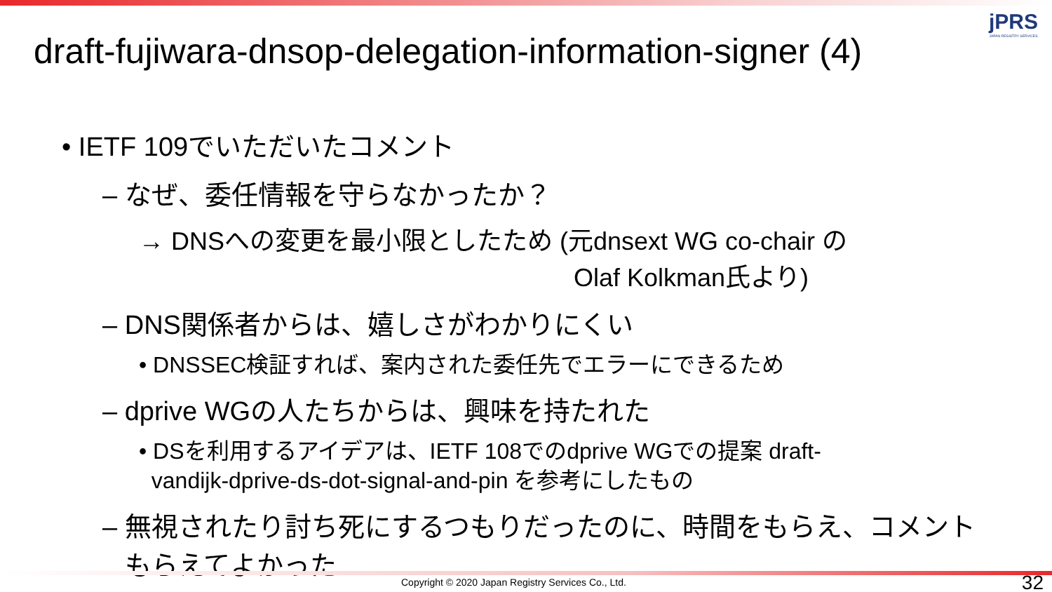jPRS
JAPAN REGISTRY SERVICES
draft-fujiwara-dnsop-delegation-information-signer (4)
• IETF 109でいただいたコメント
– なぜ、委任情報を守らなかったか？
→ DNSへの変更を最小限としたため (元dnsext WG co-chair の
Olaf Kolkman氏より)
– DNS関係者からは、嬉しさがわかりにくい
• DNSSEC検証すれば、案内された委任先でエラーにできるため
– dprive WGの人たちからは、興味を持たれた
• DSを利用するアイデアは、IETF 108でのdprive WGでの提案 draft-
vandijk-dprive-ds-dot-signal-and-pin を参考にしたもの
– 無視されたり討ち死にするつもりだったのに、時間をもらえ、コメント
もらえてよかった
Copyright © 2020 Japan Registry Services Co., Ltd.
32